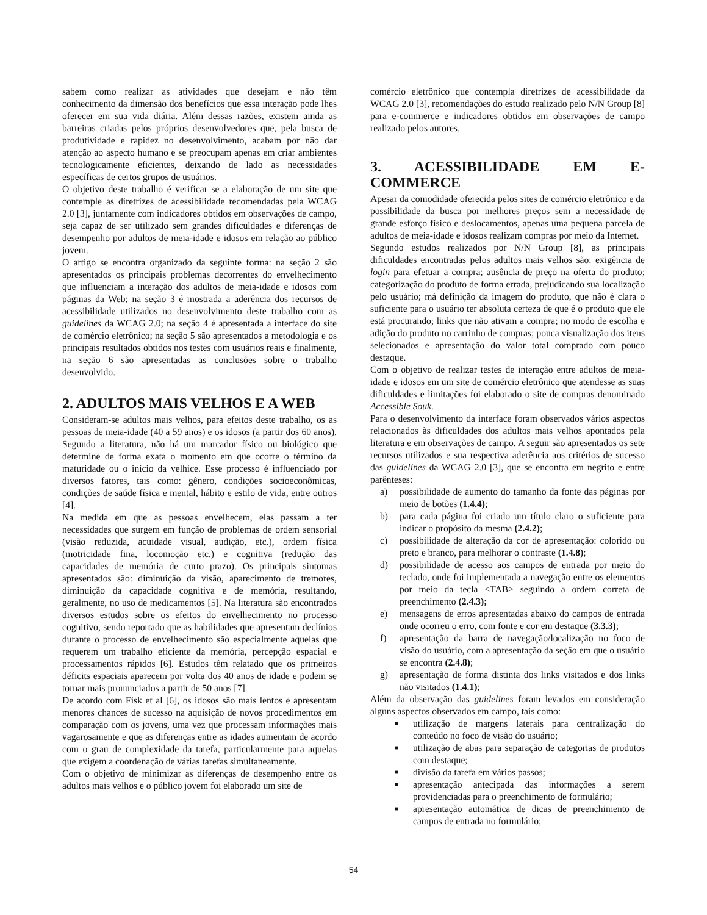sabem como realizar as atividades que desejam e não têm conhecimento da dimensão dos benefícios que essa interação pode lhes oferecer em sua vida diária. Além dessas razões, existem ainda as barreiras criadas pelos próprios desenvolvedores que, pela busca de produtividade e rapidez no desenvolvimento, acabam por não dar atenção ao aspecto humano e se preocupam apenas em criar ambientes tecnologicamente eficientes, deixando de lado as necessidades específicas de certos grupos de usuários.
O objetivo deste trabalho é verificar se a elaboração de um site que contemple as diretrizes de acessibilidade recomendadas pela WCAG 2.0 [3], juntamente com indicadores obtidos em observações de campo, seja capaz de ser utilizado sem grandes dificuldades e diferenças de desempenho por adultos de meia-idade e idosos em relação ao público jovem.
O artigo se encontra organizado da seguinte forma: na seção 2 são apresentados os principais problemas decorrentes do envelhecimento que influenciam a interação dos adultos de meia-idade e idosos com páginas da Web; na seção 3 é mostrada a aderência dos recursos de acessibilidade utilizados no desenvolvimento deste trabalho com as guidelines da WCAG 2.0; na seção 4 é apresentada a interface do site de comércio eletrônico; na seção 5 são apresentados a metodologia e os principais resultados obtidos nos testes com usuários reais e finalmente, na seção 6 são apresentadas as conclusões sobre o trabalho desenvolvido.
2. ADULTOS MAIS VELHOS E A WEB
Consideram-se adultos mais velhos, para efeitos deste trabalho, os as pessoas de meia-idade (40 a 59 anos) e os idosos (a partir dos 60 anos). Segundo a literatura, não há um marcador físico ou biológico que determine de forma exata o momento em que ocorre o término da maturidade ou o início da velhice. Esse processo é influenciado por diversos fatores, tais como: gênero, condições socioeconômicas, condições de saúde física e mental, hábito e estilo de vida, entre outros [4].
Na medida em que as pessoas envelhecem, elas passam a ter necessidades que surgem em função de problemas de ordem sensorial (visão reduzida, acuidade visual, audição, etc.), ordem física (motricidade fina, locomoção etc.) e cognitiva (redução das capacidades de memória de curto prazo). Os principais sintomas apresentados são: diminuição da visão, aparecimento de tremores, diminuição da capacidade cognitiva e de memória, resultando, geralmente, no uso de medicamentos [5]. Na literatura são encontrados diversos estudos sobre os efeitos do envelhecimento no processo cognitivo, sendo reportado que as habilidades que apresentam declínios durante o processo de envelhecimento são especialmente aquelas que requerem um trabalho eficiente da memória, percepção espacial e processamentos rápidos [6]. Estudos têm relatado que os primeiros déficits espaciais aparecem por volta dos 40 anos de idade e podem se tornar mais pronunciados a partir de 50 anos [7].
De acordo com Fisk et al [6], os idosos são mais lentos e apresentam menores chances de sucesso na aquisição de novos procedimentos em comparação com os jovens, uma vez que processam informações mais vagarosamente e que as diferenças entre as idades aumentam de acordo com o grau de complexidade da tarefa, particularmente para aquelas que exigem a coordenação de várias tarefas simultaneamente.
Com o objetivo de minimizar as diferenças de desempenho entre os adultos mais velhos e o público jovem foi elaborado um site de
comércio eletrônico que contempla diretrizes de acessibilidade da WCAG 2.0 [3], recomendações do estudo realizado pelo N/N Group [8] para e-commerce e indicadores obtidos em observações de campo realizado pelos autores.
3. ACESSIBILIDADE EM E-COMMERCE
Apesar da comodidade oferecida pelos sites de comércio eletrônico e da possibilidade da busca por melhores preços sem a necessidade de grande esforço físico e deslocamentos, apenas uma pequena parcela de adultos de meia-idade e idosos realizam compras por meio da Internet.
Segundo estudos realizados por N/N Group [8], as principais dificuldades encontradas pelos adultos mais velhos são: exigência de login para efetuar a compra; ausência de preço na oferta do produto; categorização do produto de forma errada, prejudicando sua localização pelo usuário; má definição da imagem do produto, que não é clara o suficiente para o usuário ter absoluta certeza de que é o produto que ele está procurando; links que não ativam a compra; no modo de escolha e adição do produto no carrinho de compras; pouca visualização dos itens selecionados e apresentação do valor total comprado com pouco destaque.
Com o objetivo de realizar testes de interação entre adultos de meia-idade e idosos em um site de comércio eletrônico que atendesse as suas dificuldades e limitações foi elaborado o site de compras denominado Accessible Souk.
Para o desenvolvimento da interface foram observados vários aspectos relacionados às dificuldades dos adultos mais velhos apontados pela literatura e em observações de campo. A seguir são apresentados os sete recursos utilizados e sua respectiva aderência aos critérios de sucesso das guidelines da WCAG 2.0 [3], que se encontra em negrito e entre parênteses:
a) possibilidade de aumento do tamanho da fonte das páginas por meio de botões (1.4.4);
b) para cada página foi criado um título claro o suficiente para indicar o propósito da mesma (2.4.2);
c) possibilidade de alteração da cor de apresentação: colorido ou preto e branco, para melhorar o contraste (1.4.8);
d) possibilidade de acesso aos campos de entrada por meio do teclado, onde foi implementada a navegação entre os elementos por meio da tecla <TAB> seguindo a ordem correta de preenchimento (2.4.3);
e) mensagens de erros apresentadas abaixo do campos de entrada onde ocorreu o erro, com fonte e cor em destaque (3.3.3);
f) apresentação da barra de navegação/localização no foco de visão do usuário, com a apresentação da seção em que o usuário se encontra (2.4.8);
g) apresentação de forma distinta dos links visitados e dos links não visitados (1.4.1);
Além da observação das guidelines foram levados em consideração alguns aspectos observados em campo, tais como:
■ utilização de margens laterais para centralização do conteúdo no foco de visão do usuário;
■ utilização de abas para separação de categorias de produtos com destaque;
■ divisão da tarefa em vários passos;
■ apresentação antecipada das informações a serem providenciadas para o preenchimento de formulário;
■ apresentação automática de dicas de preenchimento de campos de entrada no formulário;
54